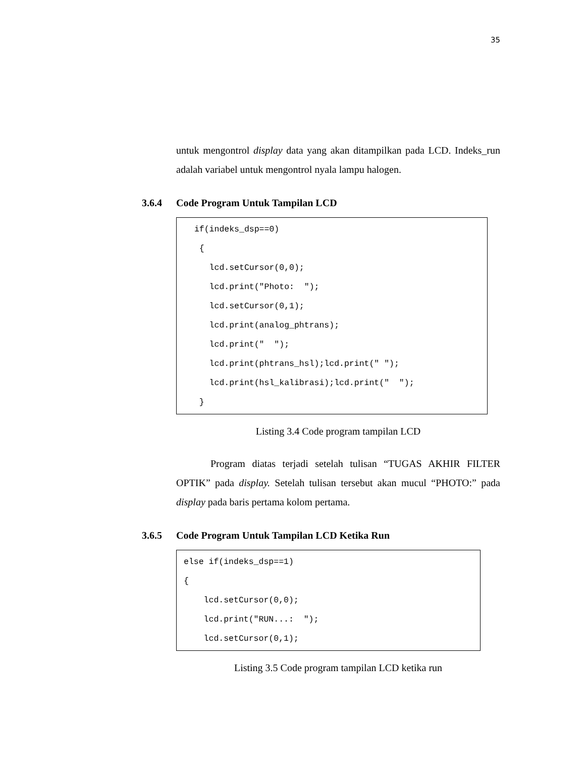35
untuk mengontrol display data yang akan ditampilkan pada LCD. Indeks_run adalah variabel untuk mengontrol nyala lampu halogen.
3.6.4 Code Program Untuk Tampilan LCD
 if(indeks_dsp==0)
  {
    lcd.setCursor(0,0);
    lcd.print("Photo:  ");
    lcd.setCursor(0,1);
    lcd.print(analog_phtrans);
    lcd.print("  ");
    lcd.print(phtrans_hsl);lcd.print(" ");
    lcd.print(hsl_kalibrasi);lcd.print("  ");
  }
Listing 3.4 Code program tampilan LCD
Program diatas terjadi setelah tulisan “TUGAS AKHIR FILTER OPTIK” pada display. Setelah tulisan tersebut akan mucul “PHOTO:” pada display pada baris pertama kolom pertama.
3.6.5 Code Program Untuk Tampilan LCD Ketika Run
else if(indeks_dsp==1)
{
    lcd.setCursor(0,0);
    lcd.print("RUN...:  ");
    lcd.setCursor(0,1);
Listing 3.5 Code program tampilan LCD ketika run